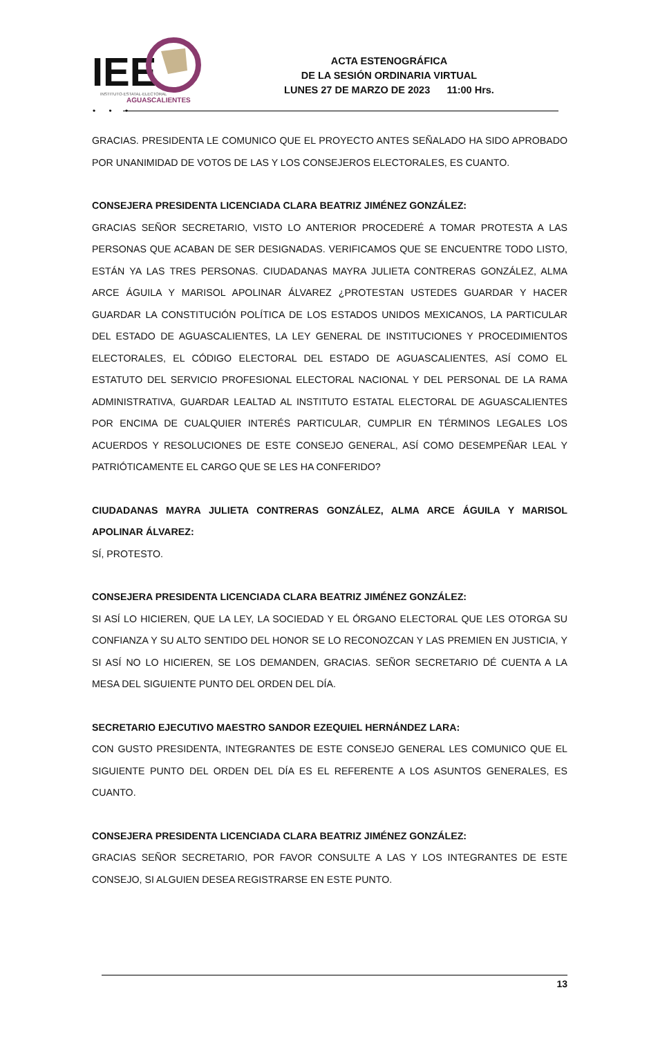IEE
INSTITUTO·ESTATAL·ELECTORAL
AGUASCALIENTES
ACTA ESTENOGRÁFICA
DE LA SESIÓN ORDINARIA VIRTUAL
LUNES 27 DE MARZO DE 2023 11:00 Hrs.
• • •
GRACIAS. PRESIDENTA LE COMUNICO QUE EL PROYECTO ANTES SEÑALADO HA SIDO APROBADO POR UNANIMIDAD DE VOTOS DE LAS Y LOS CONSEJEROS ELECTORALES, ES CUANTO.
CONSEJERA PRESIDENTA LICENCIADA CLARA BEATRIZ JIMÉNEZ GONZÁLEZ:
GRACIAS SEÑOR SECRETARIO, VISTO LO ANTERIOR PROCEDERÉ A TOMAR PROTESTA A LAS PERSONAS QUE ACABAN DE SER DESIGNADAS. VERIFICAMOS QUE SE ENCUENTRE TODO LISTO, ESTÁN YA LAS TRES PERSONAS. CIUDADANAS MAYRA JULIETA CONTRERAS GONZÁLEZ, ALMA ARCE ÁGUILA Y MARISOL APOLINAR ÁLVAREZ ¿PROTESTAN USTEDES GUARDAR Y HACER GUARDAR LA CONSTITUCIÓN POLÍTICA DE LOS ESTADOS UNIDOS MEXICANOS, LA PARTICULAR DEL ESTADO DE AGUASCALIENTES, LA LEY GENERAL DE INSTITUCIONES Y PROCEDIMIENTOS ELECTORALES, EL CÓDIGO ELECTORAL DEL ESTADO DE AGUASCALIENTES, ASÍ COMO EL ESTATUTO DEL SERVICIO PROFESIONAL ELECTORAL NACIONAL Y DEL PERSONAL DE LA RAMA ADMINISTRATIVA, GUARDAR LEALTAD AL INSTITUTO ESTATAL ELECTORAL DE AGUASCALIENTES POR ENCIMA DE CUALQUIER INTERÉS PARTICULAR, CUMPLIR EN TÉRMINOS LEGALES LOS ACUERDOS Y RESOLUCIONES DE ESTE CONSEJO GENERAL, ASÍ COMO DESEMPEÑAR LEAL Y PATRIÓTICAMENTE EL CARGO QUE SE LES HA CONFERIDO?
CIUDADANAS MAYRA JULIETA CONTRERAS GONZÁLEZ, ALMA ARCE ÁGUILA Y MARISOL APOLINAR ÁLVAREZ:
SÍ, PROTESTO.
CONSEJERA PRESIDENTA LICENCIADA CLARA BEATRIZ JIMÉNEZ GONZÁLEZ:
SI ASÍ LO HICIEREN, QUE LA LEY, LA SOCIEDAD Y EL ÓRGANO ELECTORAL QUE LES OTORGA SU CONFIANZA Y SU ALTO SENTIDO DEL HONOR SE LO RECONOZCAN Y LAS PREMIEN EN JUSTICIA, Y SI ASÍ NO LO HICIEREN, SE LOS DEMANDEN, GRACIAS. SEÑOR SECRETARIO DÉ CUENTA A LA MESA DEL SIGUIENTE PUNTO DEL ORDEN DEL DÍA.
SECRETARIO EJECUTIVO MAESTRO SANDOR EZEQUIEL HERNÁNDEZ LARA:
CON GUSTO PRESIDENTA, INTEGRANTES DE ESTE CONSEJO GENERAL LES COMUNICO QUE EL SIGUIENTE PUNTO DEL ORDEN DEL DÍA ES EL REFERENTE A LOS ASUNTOS GENERALES, ES CUANTO.
CONSEJERA PRESIDENTA LICENCIADA CLARA BEATRIZ JIMÉNEZ GONZÁLEZ:
GRACIAS SEÑOR SECRETARIO, POR FAVOR CONSULTE A LAS Y LOS INTEGRANTES DE ESTE CONSEJO, SI ALGUIEN DESEA REGISTRARSE EN ESTE PUNTO.
13